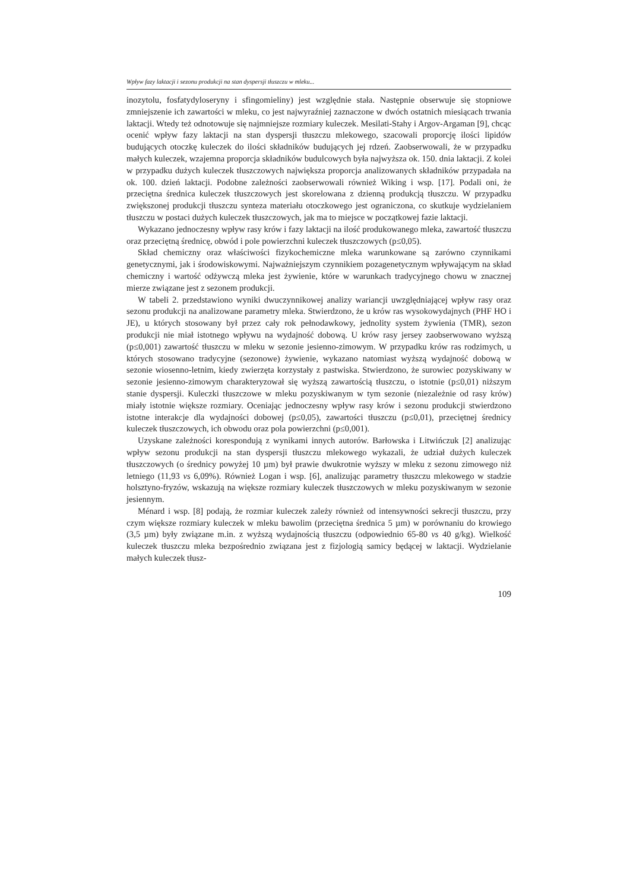Wpływ fazy laktacji i sezonu produkcji na stan dyspersji tłuszczu w mleku...
inozytolu, fosfatydyloseryny i sfingomieliny) jest względnie stała. Następnie obserwuje się stopniowe zmniejszenie ich zawartości w mleku, co jest najwyraźniej zaznaczone w dwóch ostatnich miesiącach trwania laktacji. Wtedy też odnotowuje się najmniejsze rozmiary kuleczek. Mesilati-Stahy i Argov-Argaman [9], chcąc ocenić wpływ fazy laktacji na stan dyspersji tłuszczu mlekowego, szacowali proporcję ilości lipidów budujących otoczkę kuleczek do ilości składników budujących jej rdzeń. Zaobserwowali, że w przypadku małych kuleczek, wzajemna proporcja składników budulcowych była najwyższa ok. 150. dnia laktacji. Z kolei w przypadku dużych kuleczek tłuszczowych największa proporcja analizowanych składników przypadała na ok. 100. dzień laktacji. Podobne zależności zaobserwowali również Wiking i wsp. [17]. Podali oni, że przeciętna średnica kuleczek tłuszczowych jest skorelowana z dzienną produkcją tłuszczu. W przypadku zwiększonej produkcji tłuszczu synteza materiału otoczkowego jest ograniczona, co skutkuje wydzielaniem tłuszczu w postaci dużych kuleczek tłuszczowych, jak ma to miejsce w początkowej fazie laktacji.
Wykazano jednoczesny wpływ rasy krów i fazy laktacji na ilość produkowanego mleka, zawartość tłuszczu oraz przeciętną średnicę, obwód i pole powierzchni kuleczek tłuszczowych (p≤0,05).
Skład chemiczny oraz właściwości fizykochemiczne mleka warunkowane są zarówno czynnikami genetycznymi, jak i środowiskowymi. Najważniejszym czynnikiem pozagenetycznym wpływającym na skład chemiczny i wartość odżywczą mleka jest żywienie, które w warunkach tradycyjnego chowu w znacznej mierze związane jest z sezonem produkcji.
W tabeli 2. przedstawiono wyniki dwuczynnikowej analizy wariancji uwzględniającej wpływ rasy oraz sezonu produkcji na analizowane parametry mleka. Stwierdzono, że u krów ras wysokowydajnych (PHF HO i JE), u których stosowany był przez cały rok pełnodawkowy, jednolity system żywienia (TMR), sezon produkcji nie miał istotnego wpływu na wydajność dobową. U krów rasy jersey zaobserwowano wyższą (p≤0,001) zawartość tłuszczu w mleku w sezonie jesienno-zimowym. W przypadku krów ras rodzimych, u których stosowano tradycyjne (sezonowe) żywienie, wykazano natomiast wyższą wydajność dobową w sezonie wiosenno-letnim, kiedy zwierzęta korzystały z pastwiska. Stwierdzono, że surowiec pozyskiwany w sezonie jesienno-zimowym charakteryzował się wyższą zawartością tłuszczu, o istotnie (p≤0,01) niższym stanie dyspersji. Kuleczki tłuszczowe w mleku pozyskiwanym w tym sezonie (niezależnie od rasy krów) miały istotnie większe rozmiary. Oceniając jednoczesny wpływ rasy krów i sezonu produkcji stwierdzono istotne interakcje dla wydajności dobowej (p≤0,05), zawartości tłuszczu (p≤0,01), przeciętnej średnicy kuleczek tłuszczowych, ich obwodu oraz pola powierzchni (p≤0,001).
Uzyskane zależności korespondują z wynikami innych autorów. Barłowska i Litwińczuk [2] analizując wpływ sezonu produkcji na stan dyspersji tłuszczu mlekowego wykazali, że udział dużych kuleczek tłuszczowych (o średnicy powyżej 10 µm) był prawie dwukrotnie wyższy w mleku z sezonu zimowego niż letniego (11,93 vs 6,09%). Również Logan i wsp. [6], analizując parametry tłuszczu mlekowego w stadzie holsztyno-fryzów, wskazują na większe rozmiary kuleczek tłuszczowych w mleku pozyskiwanym w sezonie jesiennym.
Ménard i wsp. [8] podają, że rozmiar kuleczek zależy również od intensywności sekrecji tłuszczu, przy czym większe rozmiary kuleczek w mleku bawolim (przeciętna średnica 5 µm) w porównaniu do krowiego (3,5 µm) były związane m.in. z wyższą wydajnością tłuszczu (odpowiednio 65-80 vs 40 g/kg). Wielkość kuleczek tłuszczu mleka bezpośrednio związana jest z fizjologią samicy będącej w laktacji. Wydzielanie małych kuleczek tłusz-
109